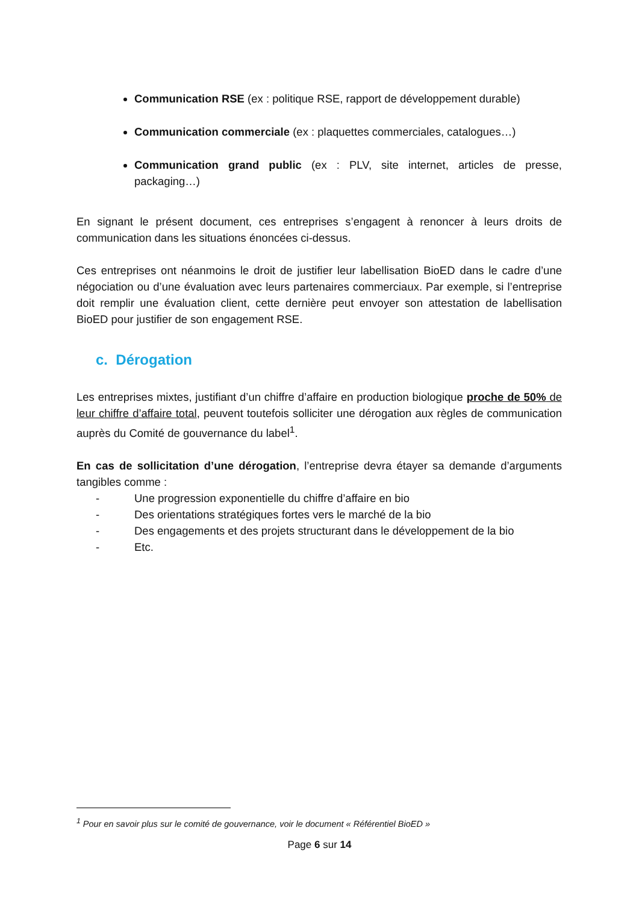Communication RSE (ex : politique RSE, rapport de développement durable)
Communication commerciale (ex : plaquettes commerciales, catalogues…)
Communication grand public (ex : PLV, site internet, articles de presse, packaging…)
En signant le présent document, ces entreprises s’engagent à renoncer à leurs droits de communication dans les situations énoncées ci-dessus.
Ces entreprises ont néanmoins le droit de justifier leur labellisation BioED dans le cadre d’une négociation ou d’une évaluation avec leurs partenaires commerciaux. Par exemple, si l’entreprise doit remplir une évaluation client, cette dernière peut envoyer son attestation de labellisation BioED pour justifier de son engagement RSE.
c. Dérogation
Les entreprises mixtes, justifiant d’un chiffre d’affaire en production biologique proche de 50% de leur chiffre d’affaire total, peuvent toutefois solliciter une dérogation aux règles de communication auprès du Comité de gouvernance du label<sup>1</sup>.
En cas de sollicitation d’une dérogation, l’entreprise devra étayer sa demande d’arguments tangibles comme :
- Une progression exponentielle du chiffre d’affaire en bio
- Des orientations stratégiques fortes vers le marché de la bio
- Des engagements et des projets structurant dans le développement de la bio
- Etc.
<sup>1</sup> Pour en savoir plus sur le comité de gouvernance, voir le document « Référentiel BioED »
Page 6 sur 14